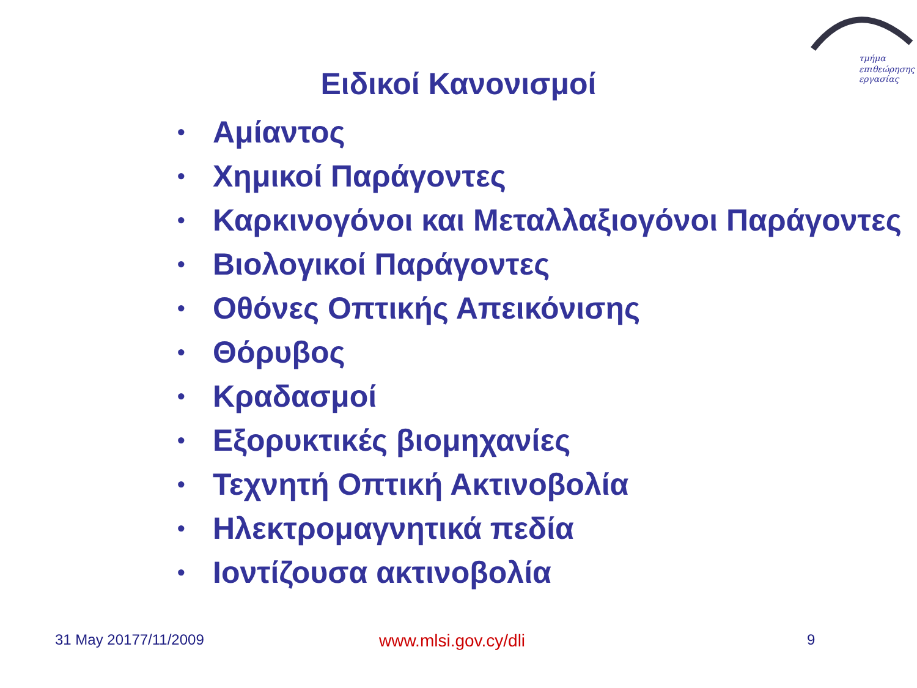τμήμα
επιθεώρησης
εργασίας
Ειδικοί Κανονισμοί
• Αμίαντος
• Χημικοί Παράγοντες
• Καρκινογόνοι και Μεταλλαξιογόνοι Παράγοντες
• Βιολογικοί Παράγοντες
• Οθόνες Οπτικής Απεικόνισης
• Θόρυβος
• Κραδασμοί
• Εξορυκτικές βιομηχανίες
• Τεχνητή Οπτική Ακτινοβολία
• Ηλεκτρομαγνητικά πεδία
• Ιοντίζουσα ακτινοβολία
31 May 20177/11/2009 www.mlsi.gov.cy/dli 9